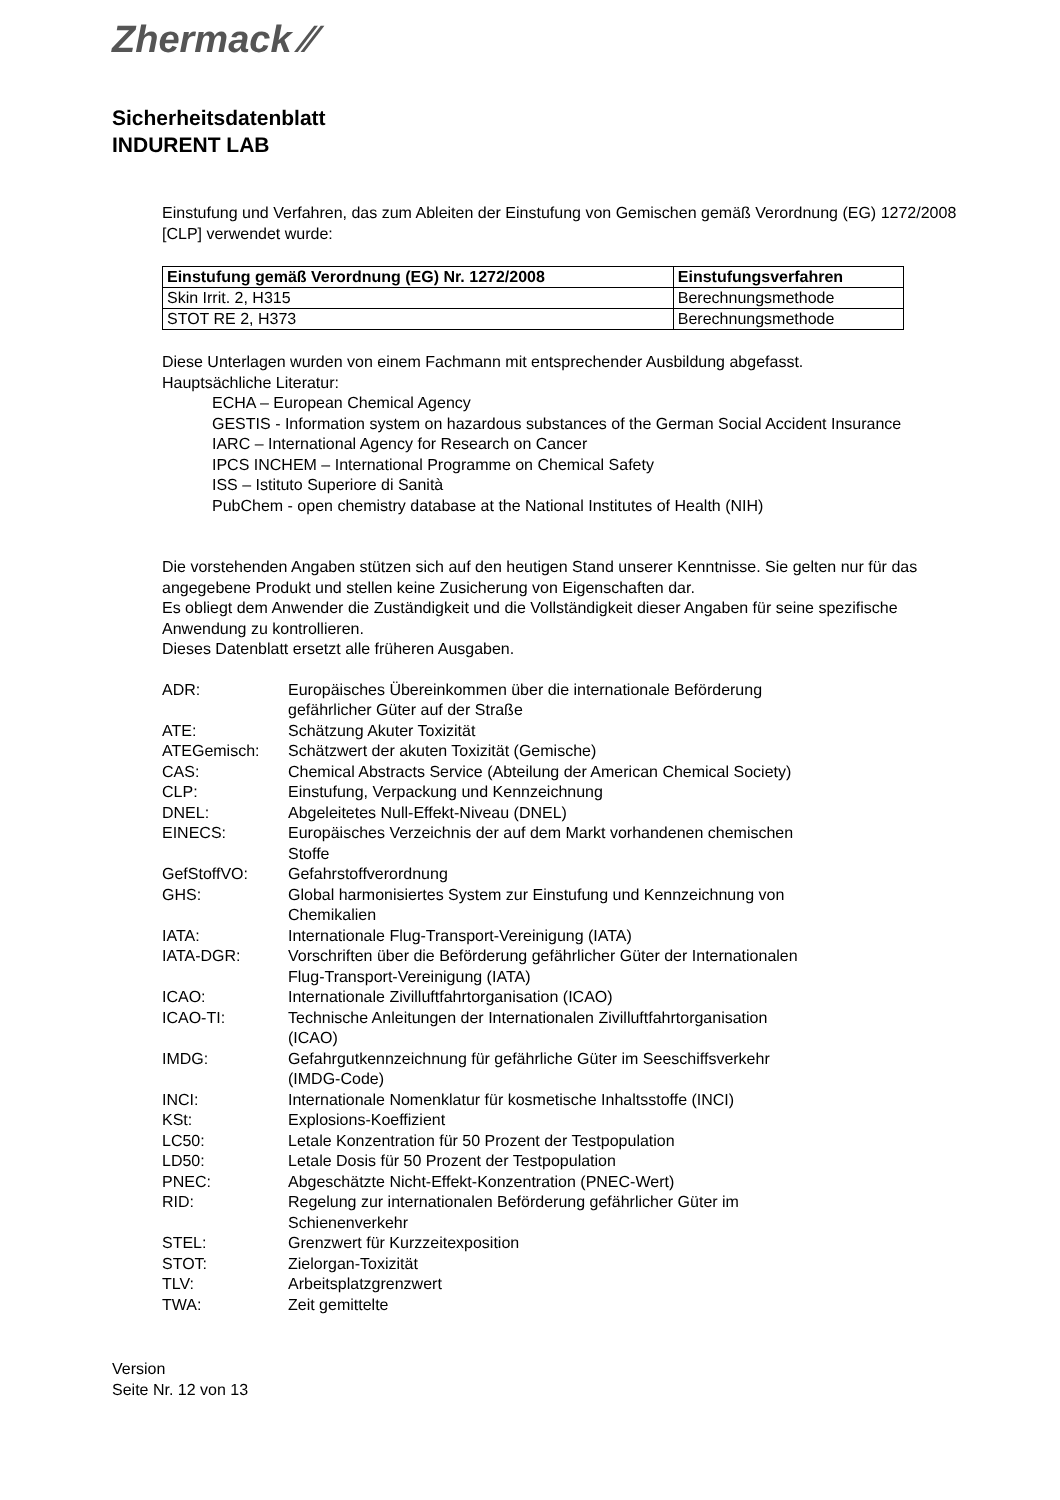Zhermack ⁄⁄
Sicherheitsdatenblatt
INDURENT LAB
Einstufung und Verfahren, das zum Ableiten der Einstufung von Gemischen gemäß Verordnung (EG) 1272/2008 [CLP] verwendet wurde:
| Einstufung gemäß Verordnung (EG) Nr. 1272/2008 | Einstufungsverfahren |
| --- | --- |
| Skin Irrit. 2, H315 | Berechnungsmethode |
| STOT RE 2, H373 | Berechnungsmethode |
Diese Unterlagen wurden von einem Fachmann mit entsprechender Ausbildung abgefasst.
Hauptsächliche Literatur:
ECHA – European Chemical Agency
GESTIS - Information system on hazardous substances of the German Social Accident Insurance
IARC – International Agency for Research on Cancer
IPCS INCHEM – International Programme on Chemical Safety
ISS – Istituto Superiore di Sanità
PubChem - open chemistry database at the National Institutes of Health (NIH)
Die vorstehenden Angaben stützen sich auf den heutigen Stand unserer Kenntnisse. Sie gelten nur für das angegebene Produkt und stellen keine Zusicherung von Eigenschaften dar.
Es obliegt dem Anwender die Zuständigkeit und die Vollständigkeit dieser Angaben für seine spezifische Anwendung zu kontrollieren.
Dieses Datenblatt ersetzt alle früheren Ausgaben.
| ADR: | Europäisches Übereinkommen über die internationale Beförderung gefährlicher Güter auf der Straße |
| ATE: | Schätzung Akuter Toxizität |
| ATEGemisch: | Schätzwert der akuten Toxizität (Gemische) |
| CAS: | Chemical Abstracts Service (Abteilung der American Chemical Society) |
| CLP: | Einstufung, Verpackung und Kennzeichnung |
| DNEL: | Abgeleitetes Null-Effekt-Niveau (DNEL) |
| EINECS: | Europäisches Verzeichnis der auf dem Markt vorhandenen chemischen Stoffe |
| GefStoffVO: | Gefahrstoffverordnung |
| GHS: | Global harmonisiertes System zur Einstufung und Kennzeichnung von Chemikalien |
| IATA: | Internationale Flug-Transport-Vereinigung (IATA) |
| IATA-DGR: | Vorschriften über die Beförderung gefährlicher Güter der Internationalen Flug-Transport-Vereinigung (IATA) |
| ICAO: | Internationale Zivilluftfahrtorganisation (ICAO) |
| ICAO-TI: | Technische Anleitungen der Internationalen Zivilluftfahrtorganisation (ICAO) |
| IMDG: | Gefahrgutkennzeichnung für gefährliche Güter im Seeschiffsverkehr (IMDG-Code) |
| INCI: | Internationale Nomenklatur für kosmetische Inhaltsstoffe (INCI) |
| KSt: | Explosions-Koeffizient |
| LC50: | Letale Konzentration für 50 Prozent der Testpopulation |
| LD50: | Letale Dosis für 50 Prozent der Testpopulation |
| PNEC: | Abgeschätzte Nicht-Effekt-Konzentration (PNEC-Wert) |
| RID: | Regelung zur internationalen Beförderung gefährlicher Güter im Schienenverkehr |
| STEL: | Grenzwert für Kurzzeitexposition |
| STOT: | Zielorgan-Toxizität |
| TLV: | Arbeitsplatzgrenzwert |
| TWA: | Zeit gemittelte |
Version
Seite Nr. 12 von 13